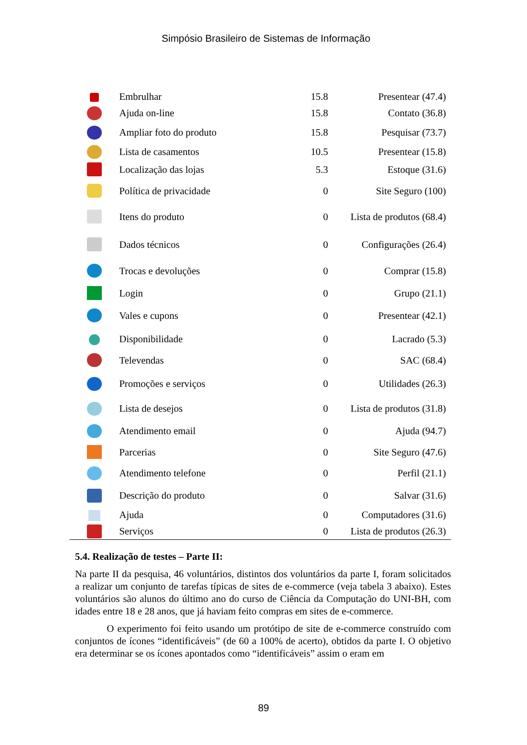Simpósio Brasileiro de Sistemas de Informação
| | Embrulhar | 15.8 | Presentear (47.4) |
| | Ajuda on-line | 15.8 | Contato (36.8) |
| | Ampliar foto do produto | 15.8 | Pesquisar (73.7) |
| | Lista de casamentos | 10.5 | Presentear (15.8) |
| | Localização das lojas | 5.3 | Estoque (31.6) |
| | Política de privacidade | 0 | Site Seguro (100) |
| | Itens do produto | 0 | Lista de produtos (68.4) |
| | Dados técnicos | 0 | Configurações (26.4) |
| | Trocas e devoluções | 0 | Comprar (15.8) |
| | Login | 0 | Grupo (21.1) |
| | Vales e cupons | 0 | Presentear (42.1) |
| | Disponibilidade | 0 | Lacrado (5.3) |
| | Televendas | 0 | SAC (68.4) |
| | Promoções e serviços | 0 | Utilidades (26.3) |
| | Lista de desejos | 0 | Lista de produtos (31.8) |
| | Atendimento email | 0 | Ajuda (94.7) |
| | Parcerias | 0 | Site Seguro (47.6) |
| | Atendimento telefone | 0 | Perfil (21.1) |
| | Descrição do produto | 0 | Salvar (31.6) |
| | Ajuda | 0 | Computadores (31.6) |
| | Serviços | 0 | Lista de produtos (26.3) |
5.4. Realização de testes – Parte II:
Na parte II da pesquisa, 46 voluntários, distintos dos voluntários da parte I, foram solicitados a realizar um conjunto de tarefas típicas de sites de e-commerce (veja tabela 3 abaixo). Estes voluntários são alunos do último ano do curso de Ciência da Computação do UNI-BH, com idades entre 18 e 28 anos, que já haviam feito compras em sites de e-commerce.
O experimento foi feito usando um protótipo de site de e-commerce construído com conjuntos de ícones “identificáveis” (de 60 a 100% de acerto), obtidos da parte I. O objetivo era determinar se os ícones apontados como “identificáveis” assim o eram em
89